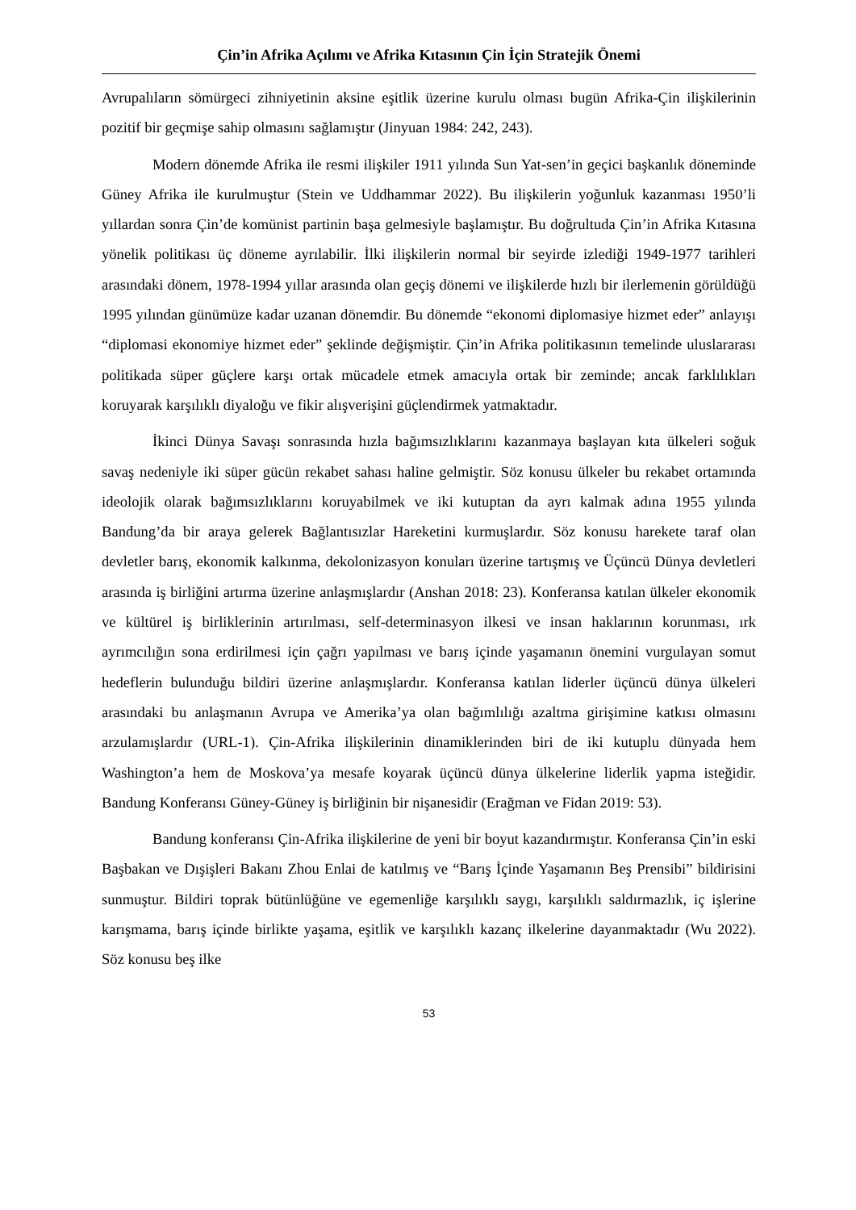Çin’in Afrika Açılımı ve Afrika Kıtasının Çin İçin Stratejik Önemi
Avrupalıların sömürgeci zihniyetinin aksine eşitlik üzerine kurulu olması bugün Afrika-Çin ilişkilerinin pozitif bir geçmişe sahip olmasını sağlamıştır (Jinyuan 1984: 242, 243).
Modern dönemde Afrika ile resmi ilişkiler 1911 yılında Sun Yat-sen’in geçici başkanlık döneminde Güney Afrika ile kurulmuştur (Stein ve Uddhammar 2022). Bu ilişkilerin yoğunluk kazanması 1950’li yıllardan sonra Çin’de komünist partinin başa gelmesiyle başlamıştır. Bu doğrultuda Çin’in Afrika Kıtasına yönelik politikası üç döneme ayrılabilir. İlki ilişkilerin normal bir seyirde izlediği 1949-1977 tarihleri arasındaki dönem, 1978-1994 yıllar arasında olan geçiş dönemi ve ilişkilerde hızlı bir ilerlemenin görüldüğü 1995 yılından günümüze kadar uzanan dönemdir. Bu dönemde “ekonomi diplomasiye hizmet eder” anlayışı “diplomasi ekonomiye hizmet eder” şeklinde değişmiştir. Çin’in Afrika politikasının temelinde uluslararası politikada süper güçlere karşı ortak mücadele etmek amacıyla ortak bir zeminde; ancak farklılıkları koruyarak karşılıklı diyaloğu ve fikir alışverişini güçlendirmek yatmaktadır.
İkinci Dünya Savaşı sonrasında hızla bağımsızlıklarını kazanmaya başlayan kıta ülkeleri soğuk savaş nedeniyle iki süper gücün rekabet sahası haline gelmiştir. Söz konusu ülkeler bu rekabet ortamında ideolojik olarak bağımsızlıklarını koruyabilmek ve iki kutuptan da ayrı kalmak adına 1955 yılında Bandung’da bir araya gelerek Bağlantısızlar Hareketini kurmuşlardır. Söz konusu harekete taraf olan devletler barış, ekonomik kalkınma, dekolonizasyon konuları üzerine tartışmış ve Üçüncü Dünya devletleri arasında iş birliğini artırma üzerine anlaşmışlardır (Anshan 2018: 23). Konferansa katılan ülkeler ekonomik ve kültürel iş birliklerinin artırılması, self-determinasyon ilkesi ve insan haklarının korunması, ırk ayrımcılığın sona erdirilmesi için çağrı yapılması ve barış içinde yaşamanın önemini vurgulayan somut hedeflerin bulunduğu bildiri üzerine anlaşmışlardır. Konferansa katılan liderler üçüncü dünya ülkeleri arasındaki bu anlaşmanın Avrupa ve Amerika’ya olan bağımlılığı azaltma girişimine katkısı olmasını arzulamışlardır (URL-1). Çin-Afrika ilişkilerinin dinamiklerinden biri de iki kutuplu dünyada hem Washington’a hem de Moskova’ya mesafe koyarak üçüncü dünya ülkelerine liderlik yapma isteğidir. Bandung Konferansı Güney-Güney iş birliğinin bir nişanesidir (Erağman ve Fidan 2019: 53).
Bandung konferansı Çin-Afrika ilişkilerine de yeni bir boyut kazandırmıştır. Konferansa Çin’in eski Başbakan ve Dışişleri Bakanı Zhou Enlai de katılmış ve “Barış İçinde Yaşamanın Beş Prensibi” bildirisini sunmuştur. Bildiri toprak bütünlüğüne ve egemenliğe karşılıklı saygı, karşılıklı saldırmazlık, iç işlerine karışmama, barış içinde birlikte yaşama, eşitlik ve karşılıklı kazanç ilkelerine dayanmaktadır (Wu 2022). Söz konusu beş ilke
53